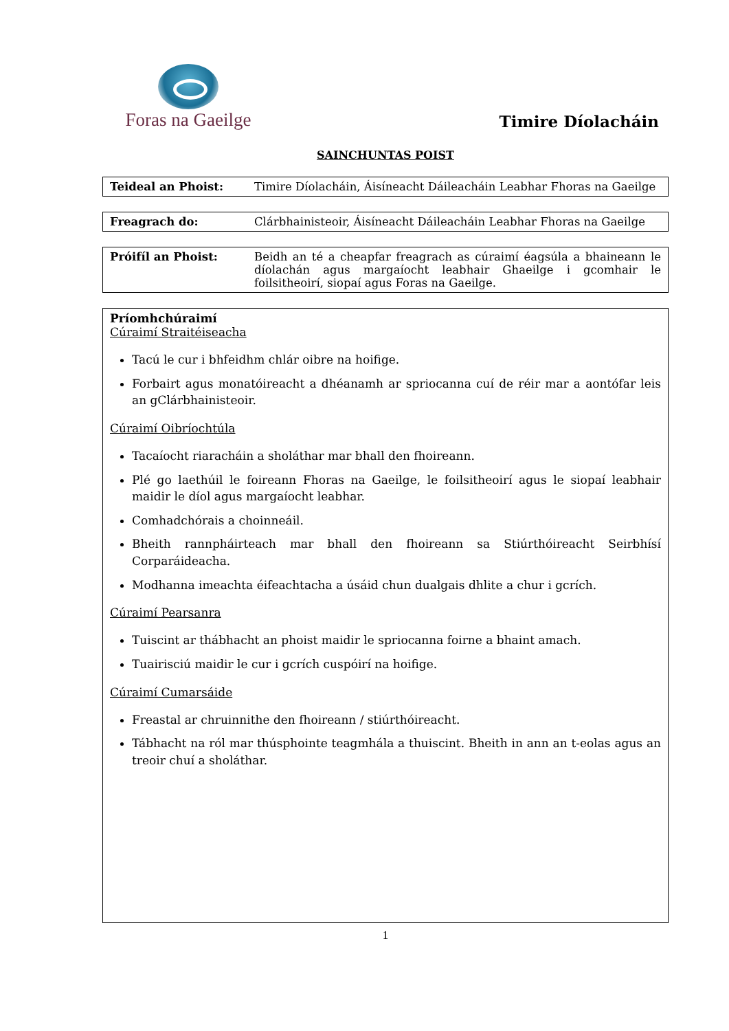Foras na Gaeilge
Timire Díolacháin
SAINCHUNTAS POIST
| Teideal an Phoist: | Timire Díolacháin, Áisíneacht Dáileacháin Leabhar Fhoras na Gaeilge |
| Freagrach do: | Clárbhainisteoir, Áisíneacht Dáileacháin Leabhar Fhoras na Gaeilge |
| Próifíl an Phoist: | Beidh an té a cheapfar freagrach as cúraimí éagsúla a bhaineann le díolachán agus margaíocht leabhair Ghaeilge i gcomhair le foilsitheoirí, siopaí agus Foras na Gaeilge. |
Príomhchúraimí
Cúraimí Straitéiseacha
Tacú le cur i bhfeidhm chlár oibre na hoifige.
Forbairt agus monatóireacht a dhéanamh ar spriocanna cuí de réir mar a aontófar leis an gClárbhainisteoir.
Cúraimí Oibríochtúla
Tacaíocht riaracháin a sholáthar mar bhall den fhoireann.
Plé go laethúil le foireann Fhoras na Gaeilge, le foilsitheoirí agus le siopaí leabhair maidir le díol agus margaíocht leabhar.
Comhadchórais a choinneáil.
Bheith rannpháirteach mar bhall den fhoireann sa Stiúrthóireacht Seirbhísí Corparáideacha.
Modhanna imeachta éifeachtacha a úsáid chun dualgais dhlite a chur i gcrích.
Cúraimí Pearsanra
Tuiscint ar thábhacht an phoist maidir le spriocanna foirne a bhaint amach.
Tuairisciú maidir le cur i gcrích cuspóirí na hoifige.
Cúraimí Cumarsáide
Freastal ar chruinnithe den fhoireann / stiúrthóireacht.
Tábhacht na ról mar thúsphointe teagmhála a thuiscint. Bheith in ann an t-eolas agus an treoir chuí a sholáthar.
1